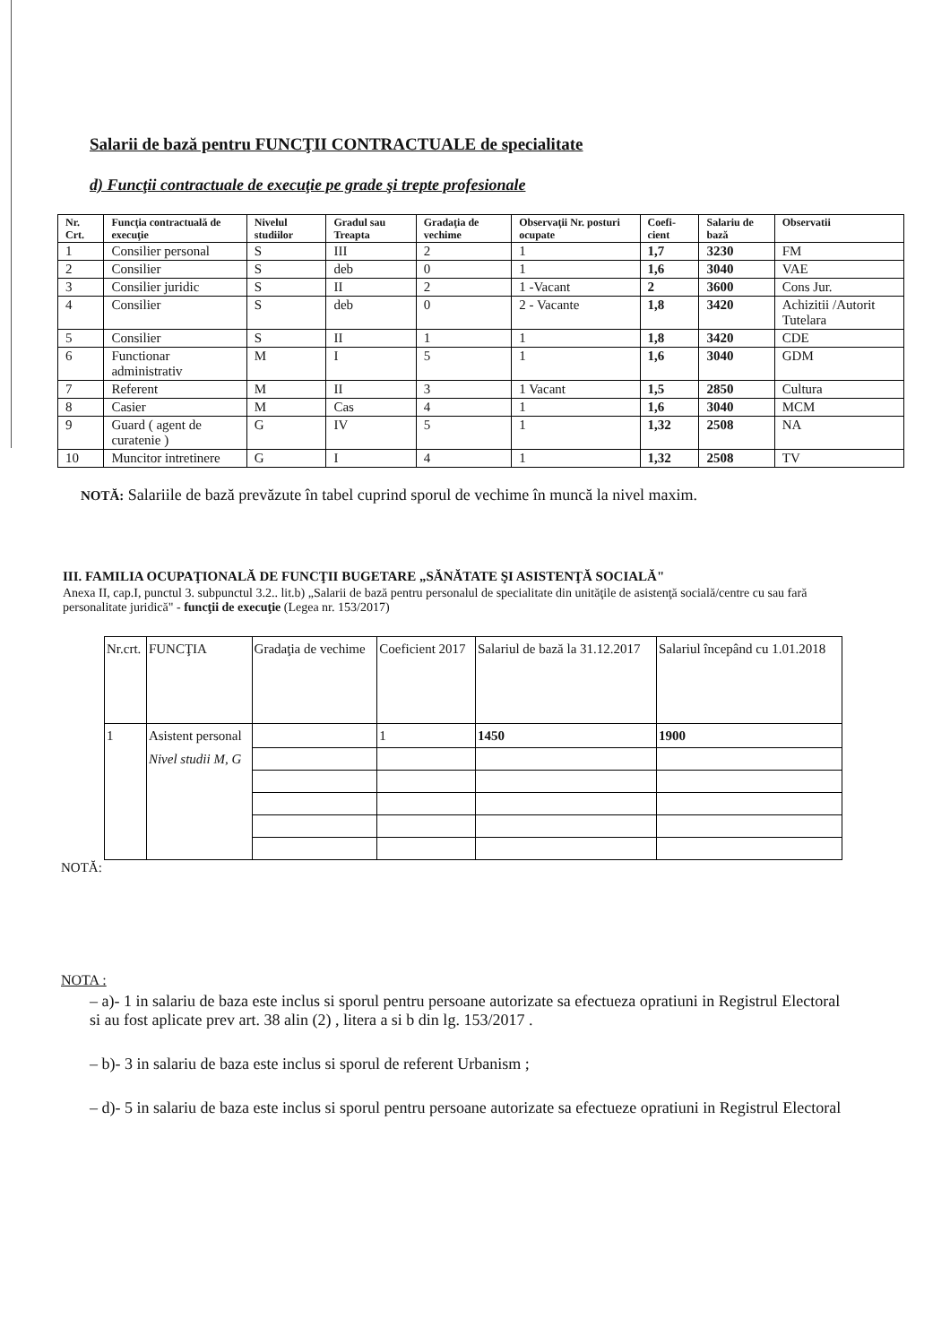Salarii de bază pentru FUNCŢII CONTRACTUALE de specialitate
d) Funcţii contractuale de execuţie pe grade şi trepte profesionale
| Nr. Crt. | Funcţia contractuală de execuţie | Nivelul studiilor | Gradul sau Treapta | Gradaţia de vechime | Observaţii Nr. posturi ocupate | Coefi-cient | Salariu de bază | Observatii |
| --- | --- | --- | --- | --- | --- | --- | --- | --- |
| 1 | Consilier personal | S | III | 2 | 1 | 1,7 | 3230 | FM |
| 2 | Consilier | S | deb | 0 | 1 | 1,6 | 3040 | VAE |
| 3 | Consilier juridic | S | II | 2 | 1 -Vacant | 2 | 3600 | Cons Jur. |
| 4 | Consilier | S | deb | 0 | 2 - Vacante | 1,8 | 3420 | Achizitii /Autorit Tutelara |
| 5 | Consilier | S | II | 1 | 1 | 1,8 | 3420 | CDE |
| 6 | Functionar administrativ | M | I | 5 | 1 | 1,6 | 3040 | GDM |
| 7 | Referent | M | II | 3 | 1 Vacant | 1,5 | 2850 | Cultura |
| 8 | Casier | M | Cas | 4 | 1 | 1,6 | 3040 | MCM |
| 9 | Guard ( agent de curatenie ) | G | IV | 5 | 1 | 1,32 | 2508 | NA |
| 10 | Muncitor intretinere | G | I | 4 | 1 | 1,32 | 2508 | TV |
NOTĂ: Salariile de bază prevăzute în tabel cuprind sporul de vechime în muncă la nivel maxim.
III. FAMILIA OCUPAŢIONALĂ DE FUNCŢII BUGETARE „SĂNĂTATE ŞI ASISTENŢĂ SOCIALĂ"
Anexa II, cap.I, punctul 3. subpunctul 3.2.. lit.b) „Salarii de bază pentru personalul de specialitate din unităţile de asistenţă socială/centre cu sau fară personalitate juridică" - funcţii de execuţie (Legea nr. 153/2017)
| Nr.crt. | FUNCŢIA | Gradaţia de vechime | Coeficient 2017 | Salariul de bază la 31.12.2017 | Salariul începând cu 1.01.2018 |
| 1 | Asistent personal Nivel studii M, G | | 1 | 1450 | 1900 |
NOTĂ:
NOTA :
– a)- 1 in salariu de baza este inclus si sporul pentru persoane autorizate sa efectueza opratiuni in Registrul Electoral si au fost aplicate prev art. 38 alin (2) , litera a si b din lg. 153/2017 .
– b)- 3 in salariu de baza este inclus si sporul de referent Urbanism ;
– d)- 5 in salariu de baza este inclus si sporul pentru persoane autorizate sa efectueze opratiuni in Registrul Electoral